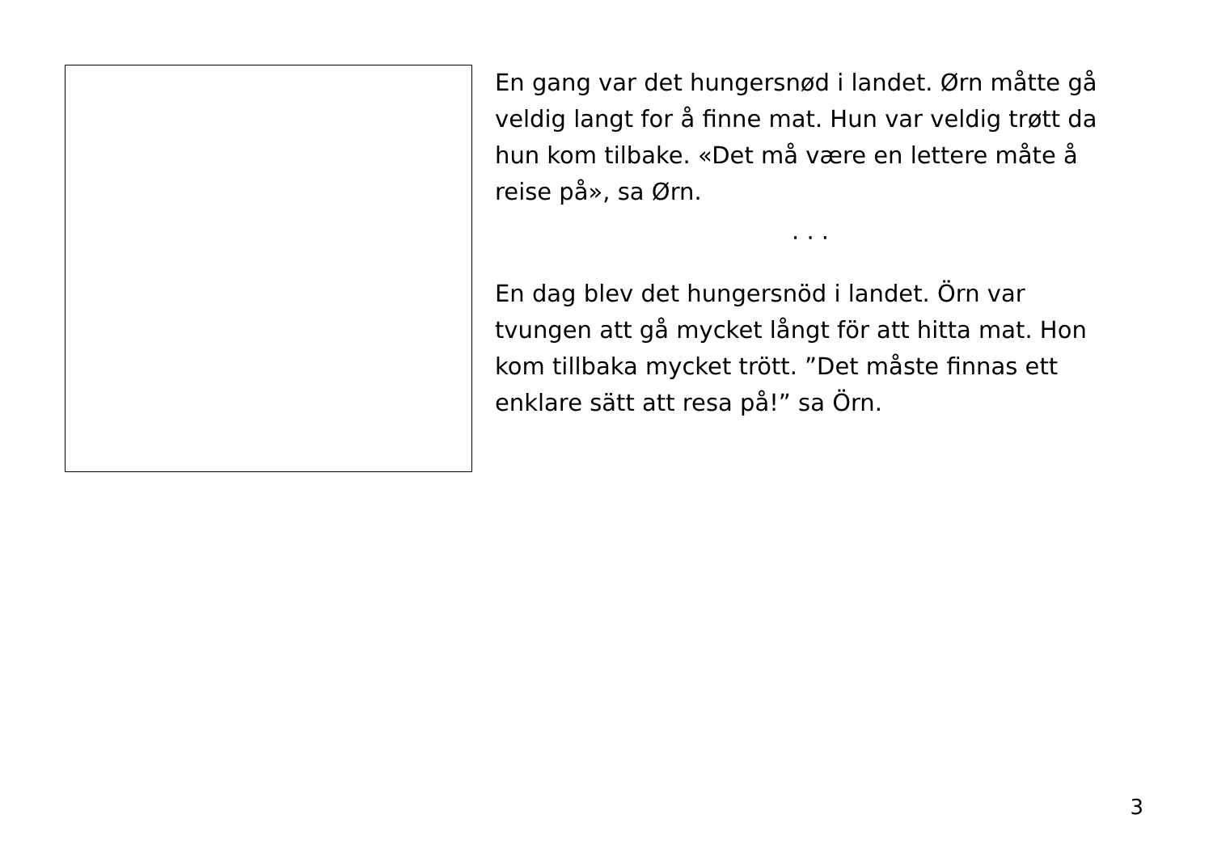En gang var det hungersnød i landet. Ørn måtte gå veldig langt for å finne mat. Hun var veldig trøtt da hun kom tilbake. «Det må være en lettere måte å reise på», sa Ørn.
· · ·
En dag blev det hungersnöd i landet. Örn var tvungen att gå mycket långt för att hitta mat. Hon kom tillbaka mycket trött. ”Det måste finnas ett enklare sätt att resa på!” sa Örn.
3